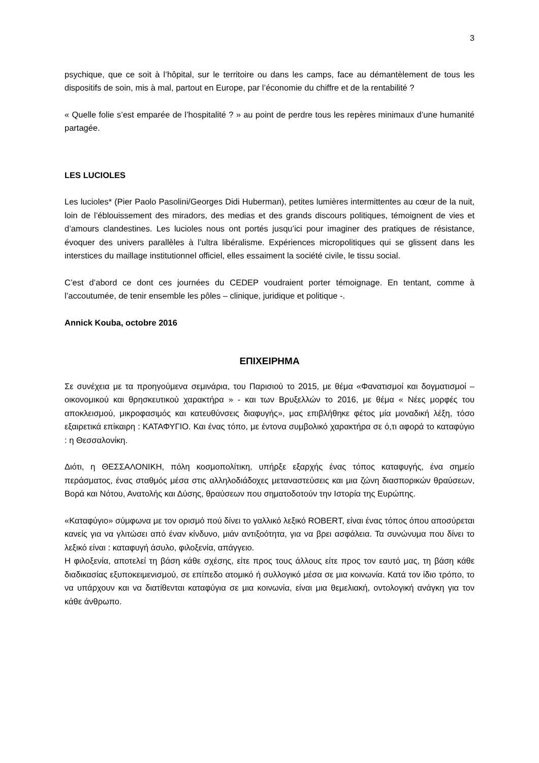3
psychique, que ce soit à l’hôpital, sur le territoire ou dans les camps, face au démantèlement de tous les dispositifs de soin, mis à mal, partout en Europe, par l’économie du chiffre et de la rentabilité ?
« Quelle folie s’est emparée de l’hospitalité ? » au point de perdre tous les repères minimaux d’une humanité partagée.
LES LUCIOLES
Les lucioles* (Pier Paolo Pasolini/Georges Didi Huberman), petites lumières intermittentes au cœur de la nuit, loin de l’éblouissement des miradors, des medias et des grands discours politiques, témoignent de vies et d’amours clandestines. Les lucioles nous ont portés jusqu’ici pour imaginer des pratiques de résistance, évoquer des univers parallèles à l’ultra libéralisme. Expériences micropolitiques qui se glissent dans les interstices du maillage institutionnel officiel, elles essaiment la société civile, le tissu social.
C’est d’abord ce dont ces journées du CEDEP voudraient porter témoignage. En tentant, comme à l’accoutumée, de tenir ensemble les pôles – clinique, juridique et politique -.
Annick Kouba, octobre 2016
ΕΠΙΧΕΙΡΗΜΑ
Σε συνέχεια με τα προηγούμενα σεμινάρια, του Παρισιού το 2015, με θέμα «Φανατισμοί και δογματισμοί –οικονομικού και θρησκευτικού χαρακτήρα » - και των Βρυξελλών το 2016, με θέμα « Νέες μορφές του αποκλεισμού, μικροφασιμός και κατευθύνσεις διαφυγής», μας επιβλήθηκε φέτος μία μοναδική λέξη, τόσο εξαιρετικά επίκαιρη : ΚΑΤΑΦΥΓΙΟ. Και ένας τόπο, με έντονα συμβολικό χαρακτήρα σε ό,τι αφορά το καταφύγιο : η Θεσσαλονίκη.
Διότι, η ΘΕΣΣΑΛΟΝΙΚΗ, πόλη κοσμοπολίτικη, υπήρξε εξαρχής ένας τόπος καταφυγής, ένα σημείο περάσματος, ένας σταθμός μέσα στις αλληλοδιάδοχες μεταναστεύσεις και μια ζώνη διασπορικών θραύσεων, Βορά και Νότου, Ανατολής και Δύσης, θραύσεων που σηματοδοτούν την Ιστορία της Ευρώπης.
«Καταφύγιο» σύμφωνα με τον ορισμό πού δίνει το γαλλικό λεξικό ROBERT, είναι ένας τόπος όπου αποσύρεται κανείς για να γλιτώσει από έναν κίνδυνο, μιάν αντιξοότητα, για να βρει ασφάλεια. Τα συνώνυμα που δίνει το λεξικό είναι : καταφυγή άσυλο, φιλοξενία, απάγγειο.
Η φιλοξενία, αποτελεί τη βάση κάθε σχέσης, είτε προς τους άλλους είτε προς τον εαυτό μας, τη βάση κάθε διαδικασίας εξυποκειμενισμού, σε επίπεδο ατομικό ή συλλογικό μέσα σε μια κοινωνία. Κατά τον ίδιο τρόπο, το να υπάρχουν και να διατίθενται καταφύγια σε μια κοινωνία, είναι μια θεμελιακή, οντολογική ανάγκη για τον κάθε άνθρωπο.